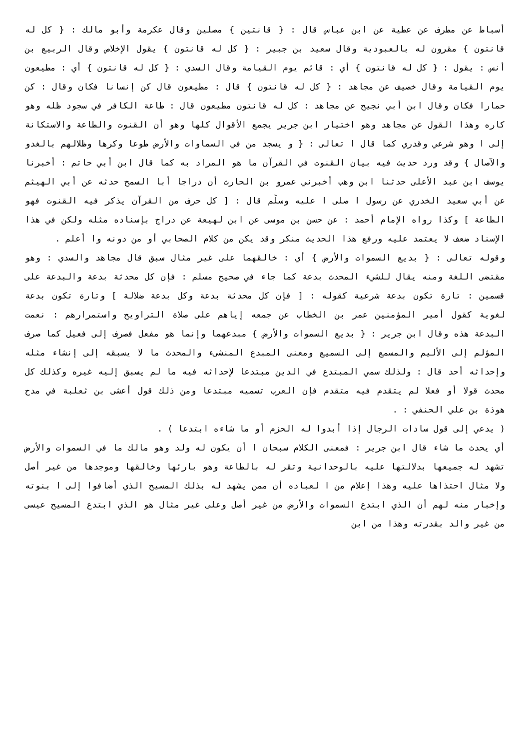أسباط عن مطرف عن عطية عن ابن عباس قال : { قانتين } مصلين وقال عكرمة وأبو مالك : { كل له قانتون } مقرون له بالعبودية وقال سعيد بن جبير : { كل له قانتون } يقول الإخلاص وقال الربيع بن أنس : يقول : { كل له قانتون } أي : قائم يوم القيامة وقال السدي : { كل له قانتون } أي : مطيعون يوم القيامة وقال خصيف عن مجاهد : { كل له قانتون } قال : مطيعون قال كن إنسانا فكان وقال : كن حمارا فكان وقال ابن أبي نجيح عن مجاهد : كل له قانتون مطيعون قال : طاعة الكافر في سجود ظله وهو كاره وهذا القول عن مجاهد وهو اختيار ابن جرير يجمع الأقوال كلها وهو أن القنوت والطاعة والاستكانة إلى ا وهو شرعي وقدري كما قال ا تعالى : { و يسجد من في السماوات والأرض طوعا وكرها وظلالهم بالغدو والآصال } وقد ورد حديث فيه بيان القنوت في القرآن ما هو المراد به كما قال ابن أبي حاتم : أخبرنا يوسف ابن عبد الأعلى حدثنا ابن وهب أخبرني عمرو بن الحارث أن دراجا أبا السمح حدثه عن أبي الهيثم عن أبي سعيد الخدري عن رسول ا صلى ا عليه وسلّم قال : [ كل حرف من القرآن يذكر فيه القنوت فهو الطاعة ] وكذا رواه الإمام أحمد : عن حسن بن موسى عن ابن لهيعة عن دراج بإسناده مثله ولكن في هذا الإسناد ضعف لا يعتمد عليه ورفع هذا الحديث منكر وقد يكن من كلام الصحابي أو من دونه وا أعلم .
وقوله تعالى : { بديع السموات والأرض } أي : خالقهما على غير مثال سبق قال مجاهد والسدي : وهو مقتضى اللغة ومنه يقال للشيء المحدث بدعة كما جاء في صحيح مسلم : فإن كل محدثة بدعة والبدعة على قسمين : تارة تكون بدعة شرعية كقوله : [ فإن كل محدثة بدعة وكل بدعة ضلالة ] وتارة تكون بدعة لغوية كقول أمير المؤمنين عمر بن الخطاب عن جمعه إياهم على صلاة التراويح واستمرارهم : نعمت البدعة هذه وقال ابن جرير : { بديع السموات والأرض } مبدعهما وإنما هو مفعل فصرف إلى فعيل كما صرف المؤلم إلى الأليم والمسمع إلى السميع ومعنى المبدع المنشىء والمحدث ما لا يسبقه إلى إنشاء مثله وإحداثه أحد قال : ولذلك سمي المبتدع في الدين مبتدعا لإحداثه فيه ما لم يسبق إليه غيره وكذلك كل محدث قولا أو فعلا لم يتقدم فيه متقدم فإن العرب تسميه مبتدعا ومن ذلك قول أعشى بن ثعلبة في مدح هوذة بن علي الحنفي : .
( يدعي إلى قول سادات الرجال إذا أبدوا له الحزم أو ما شاءه ابتدعا ) .
أي يحدث ما شاء قال ابن جرير : فمعنى الكلام سبحان ا أن يكون له ولد وهو مالك ما في السموات والأرض تشهد له جميعها بدلالتها عليه بالوحدانية وتقر له بالطاعة وهو بارئها وخالقها وموجدها من غير أصل ولا مثال احتذاها عليه وهذا إعلام من ا لعباده أن ممن يشهد له بذلك المسيح الذي أضافوا إلى ا بنوته وإخبار منه لهم أن الذي ابتدع السموات والأرض من غير أصل وعلى غير مثال هو الذي ابتدع المسيح عيسى من غير والد بقدرته وهذا من ابن